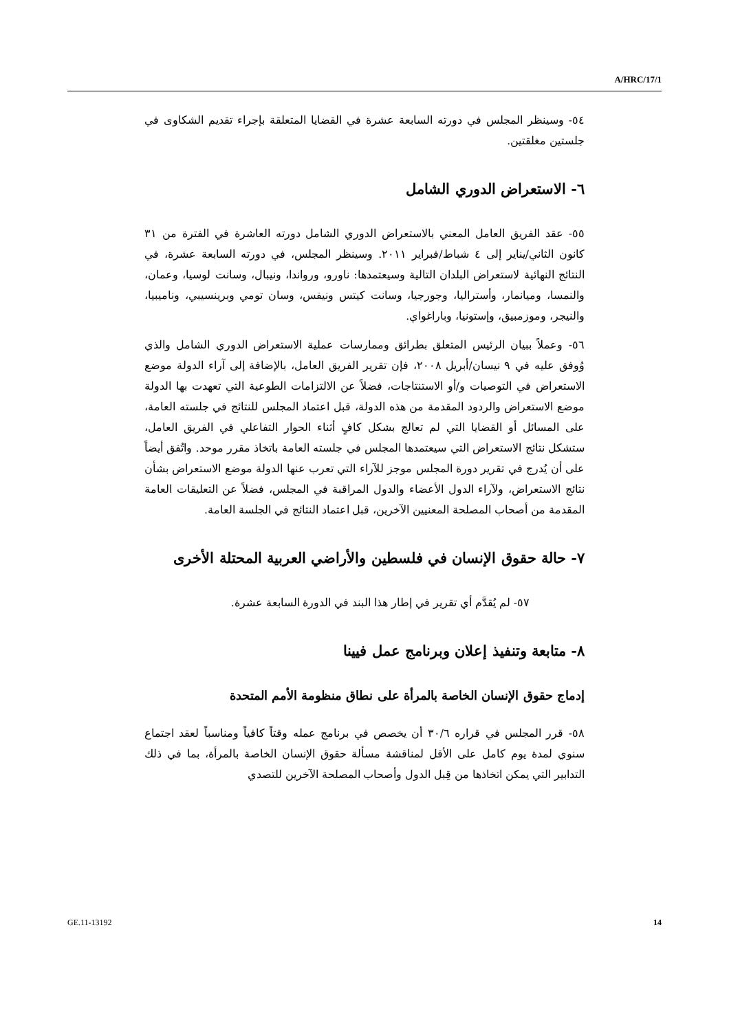A/HRC/17/1
٥٤- وسينظر المجلس في دورته السابعة عشرة في القضايا المتعلقة بإجراء تقديم الشكاوى في جلستين مغلقتين.
٦- الاستعراض الدوري الشامل
٥٥- عقد الفريق العامل المعني بالاستعراض الدوري الشامل دورته العاشرة في الفترة من ٣١ كانون الثاني/يناير إلى ٤ شباط/فبراير ٢٠١١. وسينظر المجلس، في دورته السابعة عشرة، في النتائج النهائية لاستعراض البلدان التالية وسيعتمدها: ناورو، ورواندا، ونيبال، وسانت لوسيا، وعمان، والنمسا، وميانمار، وأستراليا، وجورجيا، وسانت كيتس ونيفس، وسان تومي وبرينسيبي، وناميبيا، والنيجر، وموزمبيق، وإستونيا، وباراغواي.
٥٦- وعملاً ببيان الرئيس المتعلق بطرائق وممارسات عملية الاستعراض الدوري الشامل والذي وُوفق عليه في ٩ نيسان/أبريل ٢٠٠٨، فإن تقرير الفريق العامل، بالإضافة إلى آراء الدولة موضع الاستعراض في التوصيات و/أو الاستنتاجات، فضلاً عن الالتزامات الطوعية التي تعهدت بها الدولة موضع الاستعراض والردود المقدمة من هذه الدولة، قبل اعتماد المجلس للنتائج في جلسته العامة، على المسائل أو القضايا التي لم تعالج بشكل كافٍ أثناء الحوار التفاعلي في الفريق العامل، ستشكل نتائج الاستعراض التي سيعتمدها المجلس في جلسته العامة باتخاذ مقرر موحد. واتُفق أيضاً على أن يُدرج في تقرير دورة المجلس موجز للآراء التي تعرب عنها الدولة موضع الاستعراض بشأن نتائج الاستعراض، ولآراء الدول الأعضاء والدول المراقبة في المجلس، فضلاً عن التعليقات العامة المقدمة من أصحاب المصلحة المعنيين الآخرين، قبل اعتماد النتائج في الجلسة العامة.
٧- حالة حقوق الإنسان في فلسطين والأراضي العربية المحتلة الأخرى
٥٧- لم يُقدَّم أي تقرير في إطار هذا البند في الدورة السابعة عشرة.
٨- متابعة وتنفيذ إعلان وبرنامج عمل فيينا
إدماج حقوق الإنسان الخاصة بالمرأة على نطاق منظومة الأمم المتحدة
٥٨- قرر المجلس في قراره ٣٠/٦ أن يخصص في برنامج عمله وقتاً كافياً ومناسباً لعقد اجتماع سنوي لمدة يوم كامل على الأقل لمناقشة مسألة حقوق الإنسان الخاصة بالمرأة، بما في ذلك التدابير التي يمكن اتخاذها من قِبل الدول وأصحاب المصلحة الآخرين للتصدي
GE.11-13192 14